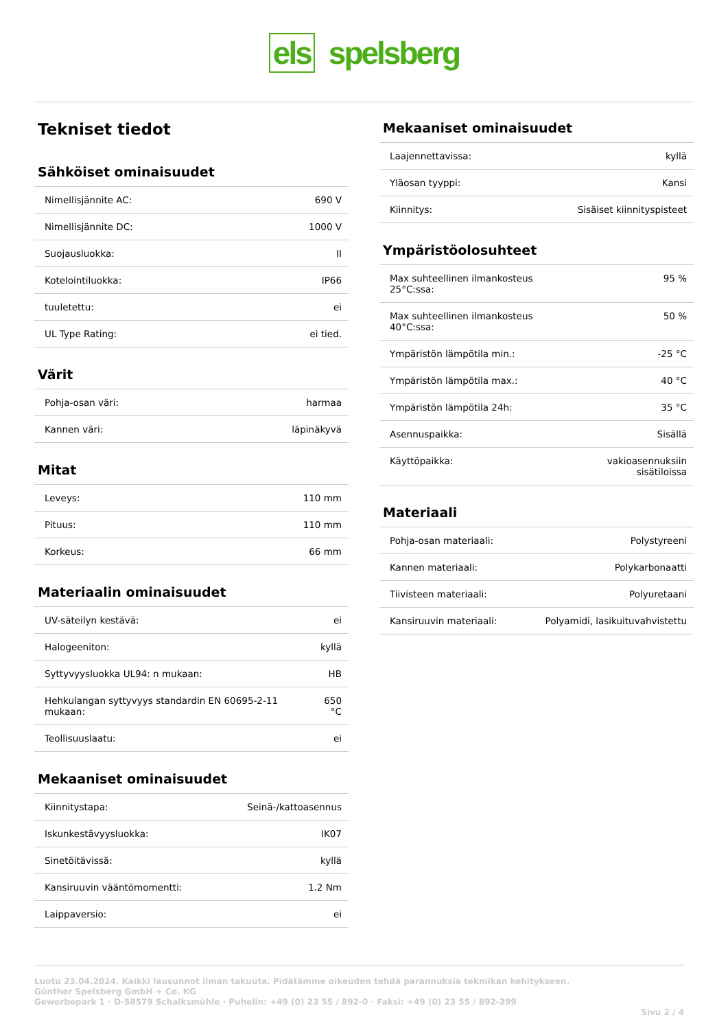els spelsberg
Tekniset tiedot
Sähköiset ominaisuudet
| Nimellisjännite AC: | 690 V |
| Nimellisjännite DC: | 1000 V |
| Suojausluokka: | II |
| Kotelointiluokka: | IP66 |
| tuuletettu: | ei |
| UL Type Rating: | ei tied. |
Värit
| Pohja-osan väri: | harmaa |
| Kannen väri: | läpinäkyvä |
Mitat
| Leveys: | 110 mm |
| Pituus: | 110 mm |
| Korkeus: | 66 mm |
Materiaalin ominaisuudet
| UV-säteilyn kestävä: | ei |
| Halogeeniton: | kyllä |
| Syttyvyysluokka UL94: n mukaan: | HB |
| Hehkulangan syttyvyys standardin EN 60695-2-11 mukaan: | 650 °C |
| Teollisuuslaatu: | ei |
Mekaaniset ominaisuudet
| Kiinnitystapa: | Seinä-/kattoasennus |
| Iskunkestävyysluokka: | IK07 |
| Sinetöitävissä: | kyllä |
| Kansiruuvin vääntömomentti: | 1.2 Nm |
| Laippaversio: | ei |
Mekaaniset ominaisuudet
| Laajennettavissa: | kyllä |
| Yläosan tyyppi: | Kansi |
| Kiinnitys: | Sisäiset kiinnityspisteet |
Ympäristöolosuhteet
| Max suhteellinen ilmankosteus 25°C:ssa: | 95 % |
| Max suhteellinen ilmankosteus 40°C:ssa: | 50 % |
| Ympäristön lämpötila min.: | -25 °C |
| Ympäristön lämpötila max.: | 40 °C |
| Ympäristön lämpötila 24h: | 35 °C |
| Asennuspaikka: | Sisällä |
| Käyttöpaikka: | vakioasennuksiin sisätiloissa |
Materiaali
| Pohja-osan materiaali: | Polystyreeni |
| Kannen materiaali: | Polykarbonaatti |
| Tiivisteen materiaali: | Polyuretaani |
| Kansiruuvin materiaali: | Polyamidi, lasikuituvahvistettu |
Luotu 23.04.2024. Kaikki lausunnot ilman takuuta. Pidätämme oikeuden tehdä parannuksia tekniikan kehitykseen.
Günther Spelsberg GmbH + Co. KG
Gewerbepark 1 · D-58579 Schalksmühle · Puhelin: +49 (0) 23 55 / 892-0 · Faksi: +49 (0) 23 55 / 892-299
Sivu 2 / 4